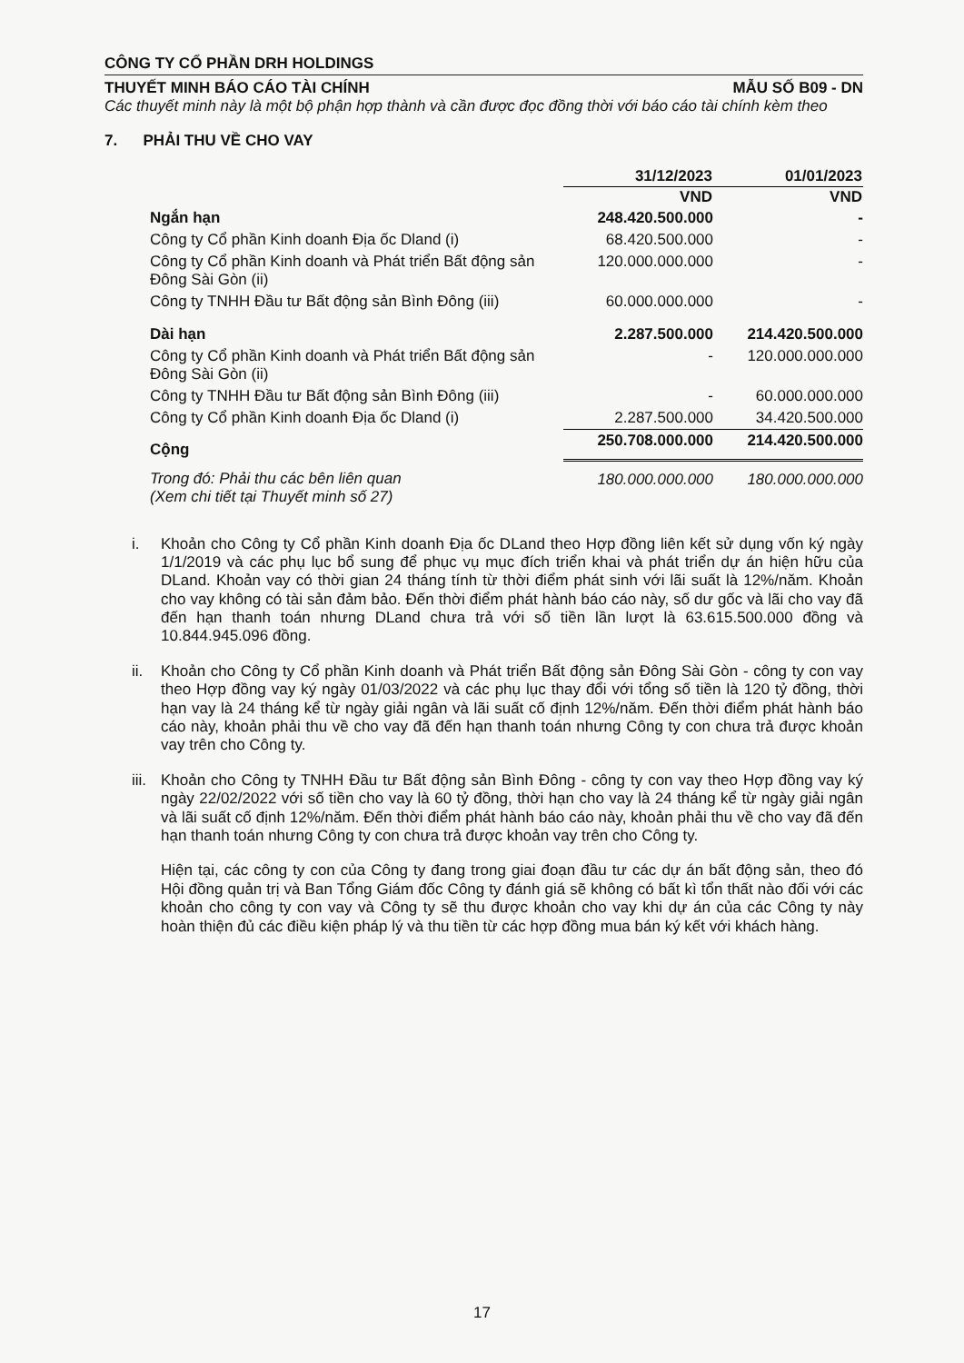CÔNG TY CỔ PHẦN DRH HOLDINGS
THUYẾT MINH BÁO CÁO TÀI CHÍNH MẪU SỐ B09 - DN
Các thuyết minh này là một bộ phận hợp thành và cần được đọc đồng thời với báo cáo tài chính kèm theo
7. PHẢI THU VỀ CHO VAY
| | 31/12/2023 | 01/01/2023 |
| | VND | VND |
| Ngắn hạn | 248.420.500.000 | - |
| Công ty Cổ phần Kinh doanh Địa ốc Dland (i) | 68.420.500.000 | - |
| Công ty Cổ phần Kinh doanh và Phát triển Bất động sản Đông Sài Gòn (ii) | 120.000.000.000 | - |
| Công ty TNHH Đầu tư Bất động sản Bình Đông (iii) | 60.000.000.000 | - |
| Dài hạn | 2.287.500.000 | 214.420.500.000 |
| Công ty Cổ phần Kinh doanh và Phát triển Bất động sản Đông Sài Gòn (ii) | - | 120.000.000.000 |
| Công ty TNHH Đầu tư Bất động sản Bình Đông (iii) | - | 60.000.000.000 |
| Công ty Cổ phần Kinh doanh Địa ốc Dland (i) | 2.287.500.000 | 34.420.500.000 |
| Cộng | 250.708.000.000 | 214.420.500.000 |
| Trong đó: Phải thu các bên liên quan (Xem chi tiết tại Thuyết minh số 27) | 180.000.000.000 | 180.000.000.000 |
i. Khoản cho Công ty Cổ phần Kinh doanh Địa ốc DLand theo Hợp đồng liên kết sử dụng vốn ký ngày 1/1/2019 và các phụ lục bổ sung để phục vụ mục đích triển khai và phát triển dự án hiện hữu của DLand. Khoản vay có thời gian 24 tháng tính từ thời điểm phát sinh với lãi suất là 12%/năm. Khoản cho vay không có tài sản đảm bảo. Đến thời điểm phát hành báo cáo này, số dư gốc và lãi cho vay đã đến hạn thanh toán nhưng DLand chưa trả với số tiền lần lượt là 63.615.500.000 đồng và 10.844.945.096 đồng.
ii. Khoản cho Công ty Cổ phần Kinh doanh và Phát triển Bất động sản Đông Sài Gòn - công ty con vay theo Hợp đồng vay ký ngày 01/03/2022 và các phụ lục thay đổi với tổng số tiền là 120 tỷ đồng, thời hạn vay là 24 tháng kể từ ngày giải ngân và lãi suất cố định 12%/năm. Đến thời điểm phát hành báo cáo này, khoản phải thu về cho vay đã đến hạn thanh toán nhưng Công ty con chưa trả được khoản vay trên cho Công ty.
iii.
Khoản cho Công ty TNHH Đầu tư Bất động sản Bình Đông - công ty con vay theo Hợp đồng vay ký ngày 22/02/2022 với số tiền cho vay là 60 tỷ đồng, thời hạn cho vay là 24 tháng kể từ ngày giải ngân và lãi suất cố định 12%/năm. Đến thời điểm phát hành báo cáo này, khoản phải thu về cho vay đã đến hạn thanh toán nhưng Công ty con chưa trả được khoản vay trên cho Công ty.
Hiện tại, các công ty con của Công ty đang trong giai đoạn đầu tư các dự án bất động sản, theo đó Hội đồng quản trị và Ban Tổng Giám đốc Công ty đánh giá sẽ không có bất kì tổn thất nào đối với các khoản cho công ty con vay và Công ty sẽ thu được khoản cho vay khi dự án của các Công ty này hoàn thiện đủ các điều kiện pháp lý và thu tiền từ các hợp đồng mua bán ký kết với khách hàng.
17